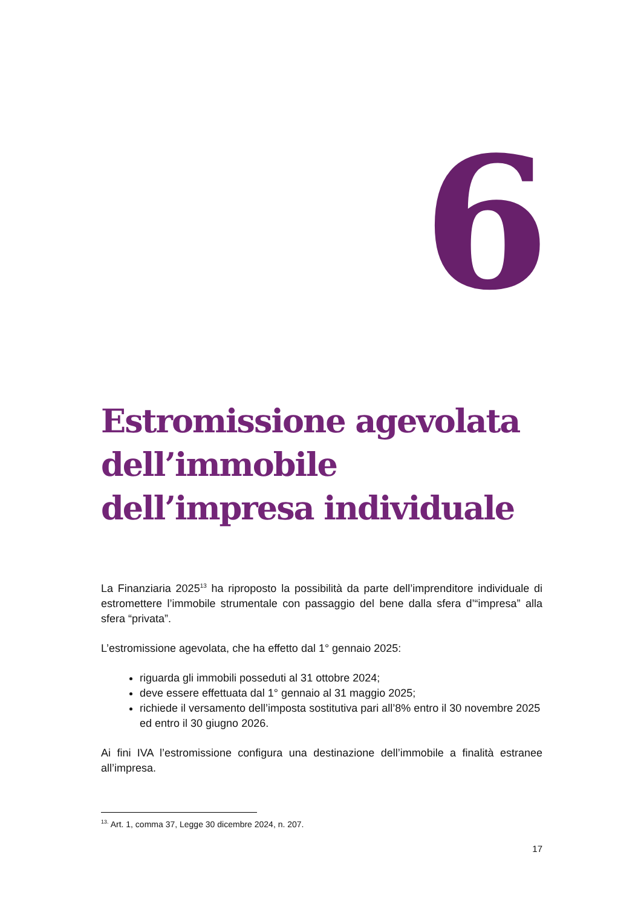6
Estromissione agevolata dell’immobile dell’impresa individuale
La Finanziaria 2025<sup>13</sup> ha riproposto la possibilità da parte dell’imprenditore individuale di estromettere l’immobile strumentale con passaggio del bene dalla sfera d’“impresa” alla sfera “privata”.
L’estromissione agevolata, che ha effetto dal 1° gennaio 2025:
riguarda gli immobili posseduti al 31 ottobre 2024;
deve essere effettuata dal 1° gennaio al 31 maggio 2025;
richiede il versamento dell’imposta sostitutiva pari all’8% entro il 30 novembre 2025 ed entro il 30 giugno 2026.
Ai fini IVA l’estromissione configura una destinazione dell’immobile a finalità estranee all’impresa.
<sup>13.</sup> Art. 1, comma 37, Legge 30 dicembre 2024, n. 207.
17